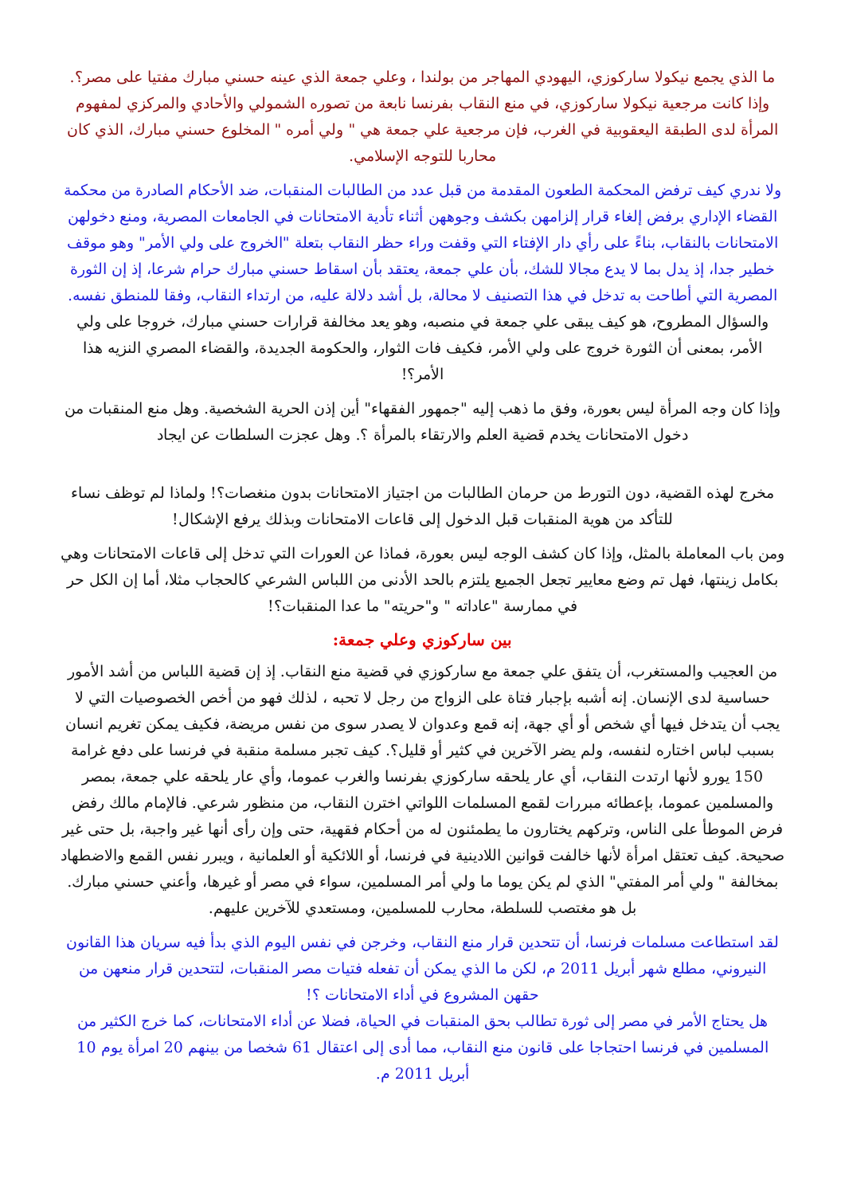ما الذي يجمع نيكولا ساركوزي، اليهودي المهاجر من بولندا ، وعلي جمعة الذي عينه حسني مبارك مفتيا على مصر؟. وإذا كانت مرجعية نيكولا ساركوزي، في منع النقاب بفرنسا نابعة من تصوره الشمولي والأحادي والمركزي لمفهوم المرأة لدى الطبقة اليعقوبية في الغرب، فإن مرجعية علي جمعة هي " ولي أمره " المخلوع حسني مبارك، الذي كان محاربا للتوجه الإسلامي.
ولا ندري كيف ترفض المحكمة الطعون المقدمة من قبل عدد من الطالبات المنقبات، ضد الأحكام الصادرة من محكمة القضاء الإداري برفض إلغاء قرار إلزامهن بكشف وجوههن أثناء تأدية الامتحانات في الجامعات المصرية، ومنع دخولهن الامتحانات بالنقاب، بناءً على رأي دار الإفتاء التي وقفت وراء حظر النقاب بتعلة "الخروج على ولي الأمر" وهو موقف خطير جدا، إذ يدل بما لا يدع مجالا للشك، بأن علي جمعة، يعتقد بأن اسقاط حسني مبارك حرام شرعا، إذ إن الثورة المصرية التي أطاحت به تدخل في هذا التصنيف لا محالة، بل أشد دلالة عليه، من ارتداء النقاب، وفقا للمنطق نفسه. والسؤال المطروح، هو كيف يبقى علي جمعة في منصبه، وهو يعد مخالفة قرارات حسني مبارك، خروجا على ولي الأمر، بمعنى أن الثورة خروج على ولي الأمر، فكيف فات الثوار، والحكومة الجديدة، والقضاء المصري النزيه هذا الأمر؟!
وإذا كان وجه المرأة ليس بعورة، وفق ما ذهب إليه "جمهور الفقهاء" أين إذن الحرية الشخصية. وهل منع المنقبات من دخول الامتحانات يخدم قضية العلم والارتقاء بالمرأة ؟. وهل عجزت السلطات عن ايجاد
مخرج لهذه القضية، دون التورط من حرمان الطالبات من اجتياز الامتحانات بدون منغصات؟! ولماذا لم توظف نساء للتأكد من هوية المنقبات قبل الدخول إلى قاعات الامتحانات وبذلك يرفع الإشكال!
ومن باب المعاملة بالمثل، وإذا كان كشف الوجه ليس بعورة، فماذا عن العورات التي تدخل إلى قاعات الامتحانات وهي بكامل زينتها، فهل تم وضع معايير تجعل الجميع يلتزم بالحد الأدنى من اللباس الشرعي كالحجاب مثلا، أما إن الكل حر في ممارسة "عاداته " و"حريته" ما عدا المنقبات؟!
بين ساركوزي وعلي جمعة:
من العجيب والمستغرب، أن يتفق علي جمعة مع ساركوزي في قضية منع النقاب. إذ إن قضية اللباس من أشد الأمور حساسية لدى الإنسان. إنه أشبه بإجبار فتاة على الزواج من رجل لا تحبه ، لذلك فهو من أخص الخصوصيات التي لا يجب أن يتدخل فيها أي شخص أو أي جهة، إنه قمع وعدوان لا يصدر سوى من نفس مريضة، فكيف يمكن تغريم انسان بسبب لباس اختاره لنفسه، ولم يضر الآخرين في كثير أو قليل؟. كيف تجبر مسلمة منقبة في فرنسا على دفع غرامة 150 يورو لأنها ارتدت النقاب، أي عار يلحقه ساركوزي بفرنسا والغرب عموما، وأي عار يلحقه علي جمعة، بمصر والمسلمين عموما، بإعطائه مبررات لقمع المسلمات اللواتي اخترن النقاب، من منظور شرعي. فالإمام مالك رفض فرض الموطأ على الناس، وتركهم يختارون ما يطمئنون له من أحكام فقهية، حتى وإن رأى أنها غير واجبة، بل حتى غير صحيحة. كيف تعتقل امرأة لأنها خالفت قوانين اللادينية في فرنسا، أو اللائكية أو العلمانية ، ويبرر نفس القمع والاضطهاد بمخالفة " ولي أمر المفتي" الذي لم يكن يوما ما ولي أمر المسلمين، سواء في مصر أو غيرها، وأعني حسني مبارك. بل هو مغتصب للسلطة، محارب للمسلمين، ومستعدي للآخرين عليهم.
لقد استطاعت مسلمات فرنسا، أن تتحدين قرار منع النقاب، وخرجن في نفس اليوم الذي بدأ فيه سريان هذا القانون النيروني، مطلع شهر أبريل 2011 م، لكن ما الذي يمكن أن تفعله فتيات مصر المنقبات، لتتحدين قرار منعهن من حقهن المشروع في أداء الامتحانات ؟!
هل يحتاج الأمر في مصر إلى ثورة تطالب بحق المنقبات في الحياة، فضلا عن أداء الامتحانات، كما خرج الكثير من المسلمين في فرنسا احتجاجا على قانون منع النقاب، مما أدى إلى اعتقال 61 شخصا من بينهم 20 امرأة يوم 10 أبريل 2011 م.